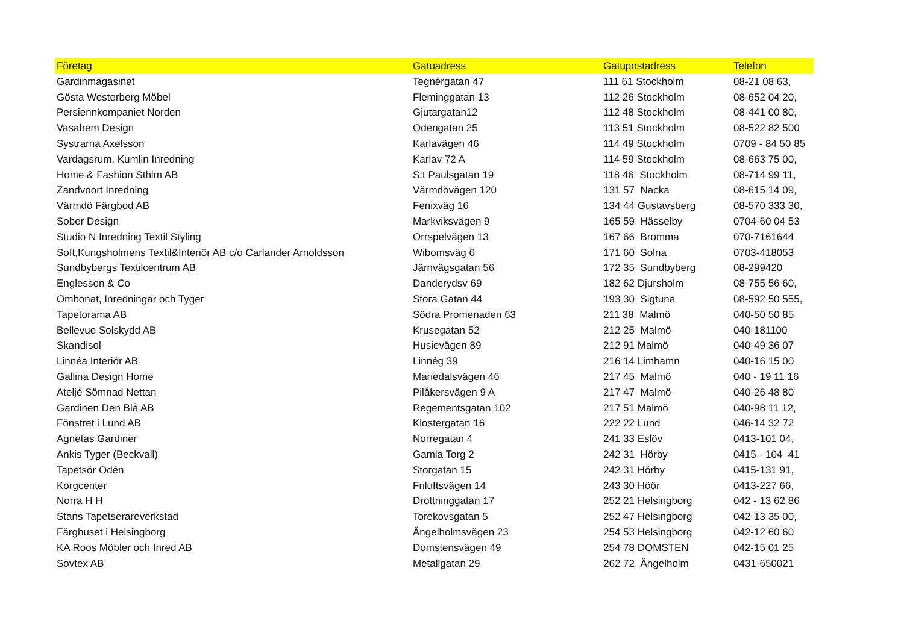| Företag | Gatuadress | Gatupostadress | Telefon |
| --- | --- | --- | --- |
| Gardinmagasinet | Tegnérgatan 47 | 111 61 Stockholm | 08-21 08 63, |
| Gösta Westerberg Möbel | Fleminggatan 13 | 112 26 Stockholm | 08-652 04 20, |
| Persiennkompaniet Norden | Gjutargatan12 | 112 48 Stockholm | 08-441 00 80, |
| Vasahem Design | Odengatan 25 | 113 51 Stockholm | 08-522 82 500 |
| Systrarna Axelsson | Karlavägen 46 | 114 49 Stockholm | 0709 - 84 50 85 |
| Vardagsrum, Kumlin Inredning | Karlav 72 A | 114 59 Stockholm | 08-663 75 00, |
| Home & Fashion Sthlm AB | S:t Paulsgatan 19 | 118 46 Stockholm | 08-714 99 11, |
| Zandvoort Inredning | Värmdövägen 120 | 131 57 Nacka | 08-615 14 09, |
| Värmdö Färgbod AB | Fenixväg 16 | 134 44 Gustavsberg | 08-570 333 30, |
| Sober Design | Markviksvägen 9 | 165 59 Hässelby | 0704-60 04 53 |
| Studio N Inredning Textil Styling | Orrspelvägen 13 | 167 66 Bromma | 070-7161644 |
| Soft,Kungsholmens Textil&Interiör AB c/o Carlander Arnoldsson | Wibomsväg 6 | 171 60 Solna | 0703-418053 |
| Sundbybergs Textilcentrum AB | Järnvägsgatan 56 | 172 35 Sundbyberg | 08-299420 |
| Englesson & Co | Danderydsv 69 | 182 62 Djursholm | 08-755 56 60, |
| Ombonat, Inredningar och Tyger | Stora Gatan 44 | 193 30 Sigtuna | 08-592 50 555, |
| Tapetorama AB | Södra Promenaden 63 | 211 38 Malmö | 040-50 50 85 |
| Bellevue Solskydd AB | Krusegatan 52 | 212 25 Malmö | 040-181100 |
| Skandisol | Husievägen 89 | 212 91 Malmö | 040-49 36 07 |
| Linnéa Interiör AB | Linnég 39 | 216 14 Limhamn | 040-16 15 00 |
| Gallina Design Home | Mariedalsvägen 46 | 217 45 Malmö | 040 - 19 11 16 |
| Ateljé Sömnad Nettan | Pilåkersvägen 9 A | 217 47 Malmö | 040-26 48 80 |
| Gardinen Den Blå AB | Regementsgatan 102 | 217 51 Malmö | 040-98 11 12, |
| Fönstret i Lund AB | Klostergatan 16 | 222 22 Lund | 046-14 32 72 |
| Agnetas Gardiner | Norregatan 4 | 241 33 Eslöv | 0413-101 04, |
| Ankis Tyger (Beckvall) | Gamla Torg 2 | 242 31 Hörby | 0415 - 104 41 |
| Tapetsör Odén | Storgatan 15 | 242 31 Hörby | 0415-131 91, |
| Korgcenter | Friluftsvägen 14 | 243 30 Höör | 0413-227 66, |
| Norra H H | Drottninggatan 17 | 252 21 Helsingborg | 042 - 13 62 86 |
| Stans Tapetserareverkstad | Torekovsgatan 5 | 252 47 Helsingborg | 042-13 35 00, |
| Färghuset i Helsingborg | Ängelholmsvägen 23 | 254 53 Helsingborg | 042-12 60 60 |
| KA Roos Möbler och Inred AB | Domstensvägen 49 | 254 78 DOMSTEN | 042-15 01 25 |
| Sovtex AB | Metallgatan 29 | 262 72 Ängelholm | 0431-650021 |